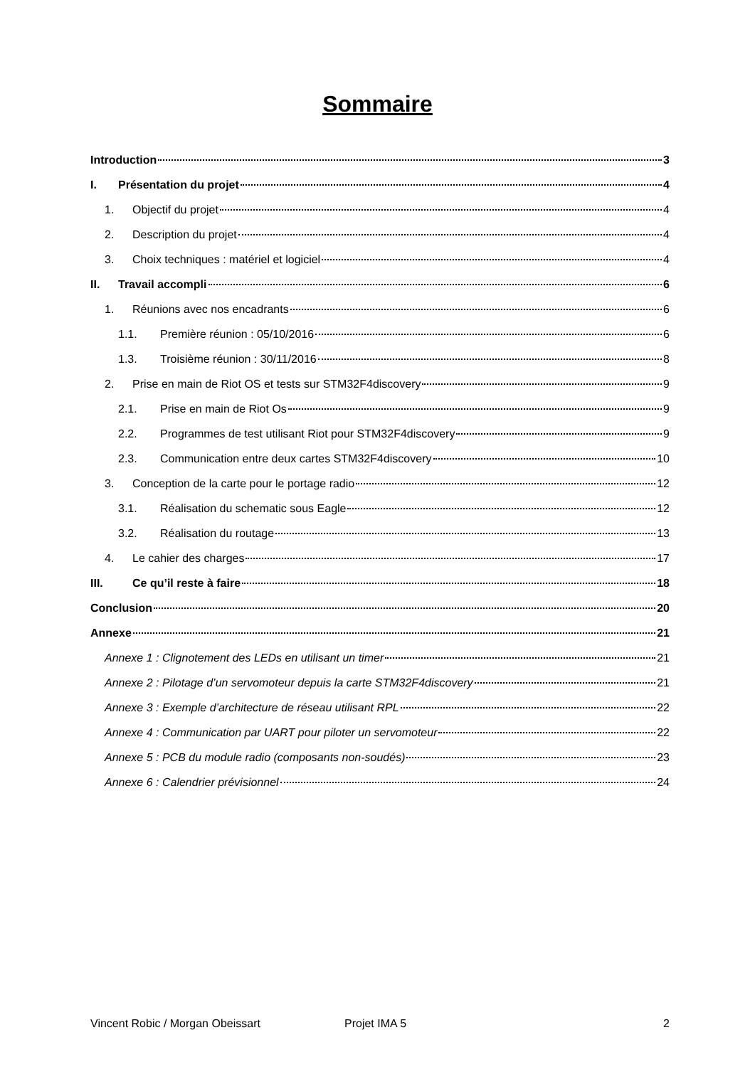Sommaire
Introduction 3
I. Présentation du projet 4
1. Objectif du projet 4
2. Description du projet 4
3. Choix techniques : matériel et logiciel 4
II. Travail accompli 6
1. Réunions avec nos encadrants 6
1.1. Première réunion : 05/10/2016 6
1.3. Troisième réunion : 30/11/2016 8
2. Prise en main de Riot OS et tests sur STM32F4discovery 9
2.1. Prise en main de Riot Os 9
2.2. Programmes de test utilisant Riot pour STM32F4discovery 9
2.3. Communication entre deux cartes STM32F4discovery 10
3. Conception de la carte pour le portage radio 12
3.1. Réalisation du schematic sous Eagle 12
3.2. Réalisation du routage 13
4. Le cahier des charges 17
III. Ce qu’il reste à faire 18
Conclusion 20
Annexe 21
Annexe 1 : Clignotement des LEDs en utilisant un timer 21
Annexe 2 : Pilotage d’un servomoteur depuis la carte STM32F4discovery 21
Annexe 3 : Exemple d’architecture de réseau utilisant RPL 22
Annexe 4 : Communication par UART pour piloter un servomoteur 22
Annexe 5 : PCB du module radio (composants non-soudés) 23
Annexe 6 : Calendrier prévisionnel 24
Vincent Robic / Morgan Obeissart Projet IMA 5 2